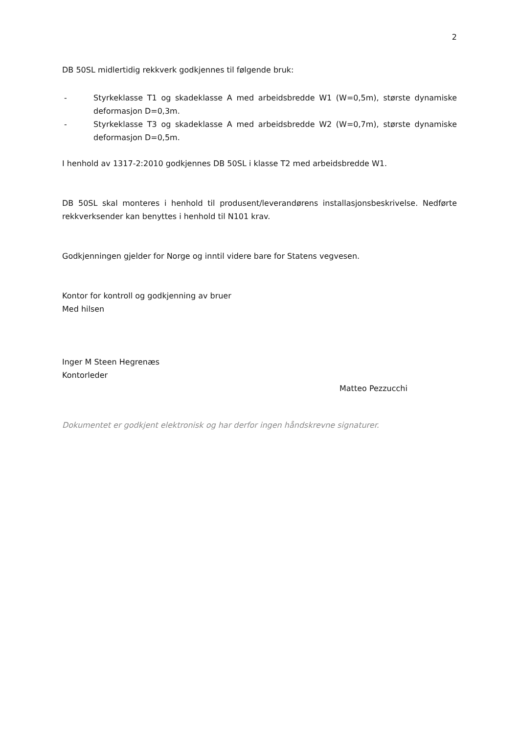2
DB 50SL midlertidig rekkverk godkjennes til følgende bruk:
- Styrkeklasse T1 og skadeklasse A med arbeidsbredde W1 (W=0,5m), største dynamiske deformasjon D=0,3m.
- Styrkeklasse T3 og skadeklasse A med arbeidsbredde W2 (W=0,7m), største dynamiske deformasjon D=0,5m.
I henhold av 1317-2:2010 godkjennes DB 50SL i klasse T2 med arbeidsbredde W1.
DB 50SL skal monteres i henhold til produsent/leverandørens installasjonsbeskrivelse. Nedførte rekkverksender kan benyttes i henhold til N101 krav.
Godkjenningen gjelder for Norge og inntil videre bare for Statens vegvesen.
Kontor for kontroll og godkjenning av bruer
Med hilsen
Inger M Steen Hegrenæs
Kontorleder
Matteo Pezzucchi
Dokumentet er godkjent elektronisk og har derfor ingen håndskrevne signaturer.